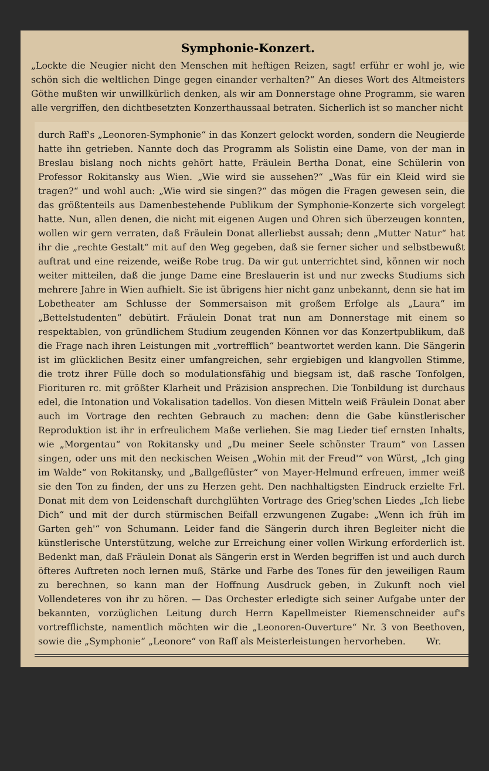Symphonie-Konzert.
„Lockte die Neugier nicht den Menschen mit heftigen Reizen, sagt! erführ er wohl je, wie schön sich die weltlichen Dinge gegen einander verhalten?“ An dieses Wort des Altmeisters Göthe mußten wir unwillkürlich denken, als wir am Donnerstage ohne Programm, sie waren alle vergriffen, den dichtbesetzten Konzerthaussaal betraten. Sicherlich ist so mancher nicht
durch Raff's „Leonoren-Symphonie“ in das Konzert gelockt worden, sondern die Neugierde hatte ihn getrieben. Nannte doch das Programm als Solistin eine Dame, von der man in Breslau bislang noch nichts gehört hatte, Fräulein Bertha Donat, eine Schülerin von Professor Rokitansky aus Wien. „Wie wird sie aussehen?“ „Was für ein Kleid wird sie tragen?“ und wohl auch: „Wie wird sie singen?“ das mögen die Fragen gewesen sein, die das größtenteils aus Damenbestehende Publikum der Symphonie-Konzerte sich vorgelegt hatte. Nun, allen denen, die nicht mit eigenen Augen und Ohren sich überzeugen konnten, wollen wir gern verraten, daß Fräulein Donat allerliebst aussah; denn „Mutter Natur“ hat ihr die „rechte Gestalt“ mit auf den Weg gegeben, daß sie ferner sicher und selbstbewußt auftrat und eine reizende, weiße Robe trug. Da wir gut unterrichtet sind, können wir noch weiter mitteilen, daß die junge Dame eine Breslauerin ist und nur zwecks Studiums sich mehrere Jahre in Wien aufhielt. Sie ist übrigens hier nicht ganz unbekannt, denn sie hat im Lobetheater am Schlusse der Sommersaison mit großem Erfolge als „Laura“ im „Bettelstudenten“ debütirt. Fräulein Donat trat nun am Donnerstage mit einem so respektablen, von gründlichem Studium zeugenden Können vor das Konzertpublikum, daß die Frage nach ihren Leistungen mit „vortrefflich“ beantwortet werden kann. Die Sängerin ist im glücklichen Besitz einer umfangreichen, sehr ergiebigen und klangvollen Stimme, die trotz ihrer Fülle doch so modulationsfähig und biegsam ist, daß rasche Tonfolgen, Fiorituren rc. mit größter Klarheit und Präzision ansprechen. Die Tonbildung ist durchaus edel, die Intonation und Vokalisation tadellos. Von diesen Mitteln weiß Fräulein Donat aber auch im Vortrage den rechten Gebrauch zu machen: denn die Gabe künstlerischer Reproduktion ist ihr in erfreulichem Maße verliehen. Sie mag Lieder tief ernsten Inhalts, wie „Morgentau“ von Rokitansky und „Du meiner Seele schönster Traum“ von Lassen singen, oder uns mit den neckischen Weisen „Wohin mit der Freud'“ von Würst, „Ich ging im Walde“ von Rokitansky, und „Ballgeflüster“ von Mayer-Helmund erfreuen, immer weiß sie den Ton zu finden, der uns zu Herzen geht. Den nachhaltigsten Eindruck erzielte Frl. Donat mit dem von Leidenschaft durchglühten Vortrage des Grieg'schen Liedes „Ich liebe Dich“ und mit der durch stürmischen Beifall erzwungenen Zugabe: „Wenn ich früh im Garten geh'“ von Schumann. Leider fand die Sängerin durch ihren Begleiter nicht die künstlerische Unterstützung, welche zur Erreichung einer vollen Wirkung erforderlich ist. Bedenkt man, daß Fräulein Donat als Sängerin erst in Werden begriffen ist und auch durch öfteres Auftreten noch lernen muß, Stärke und Farbe des Tones für den jeweiligen Raum zu berechnen, so kann man der Hoffnung Ausdruck geben, in Zukunft noch viel Vollendeteres von ihr zu hören. — Das Orchester erledigte sich seiner Aufgabe unter der bekannten, vorzüglichen Leitung durch Herrn Kapellmeister Riemenschneider auf's vortrefflichste, namentlich möchten wir die „Leonoren-Ouverture“ Nr. 3 von Beethoven, sowie die „Symphonie“ „Leonore“ von Raff als Meisterleistungen hervorheben. Wr.